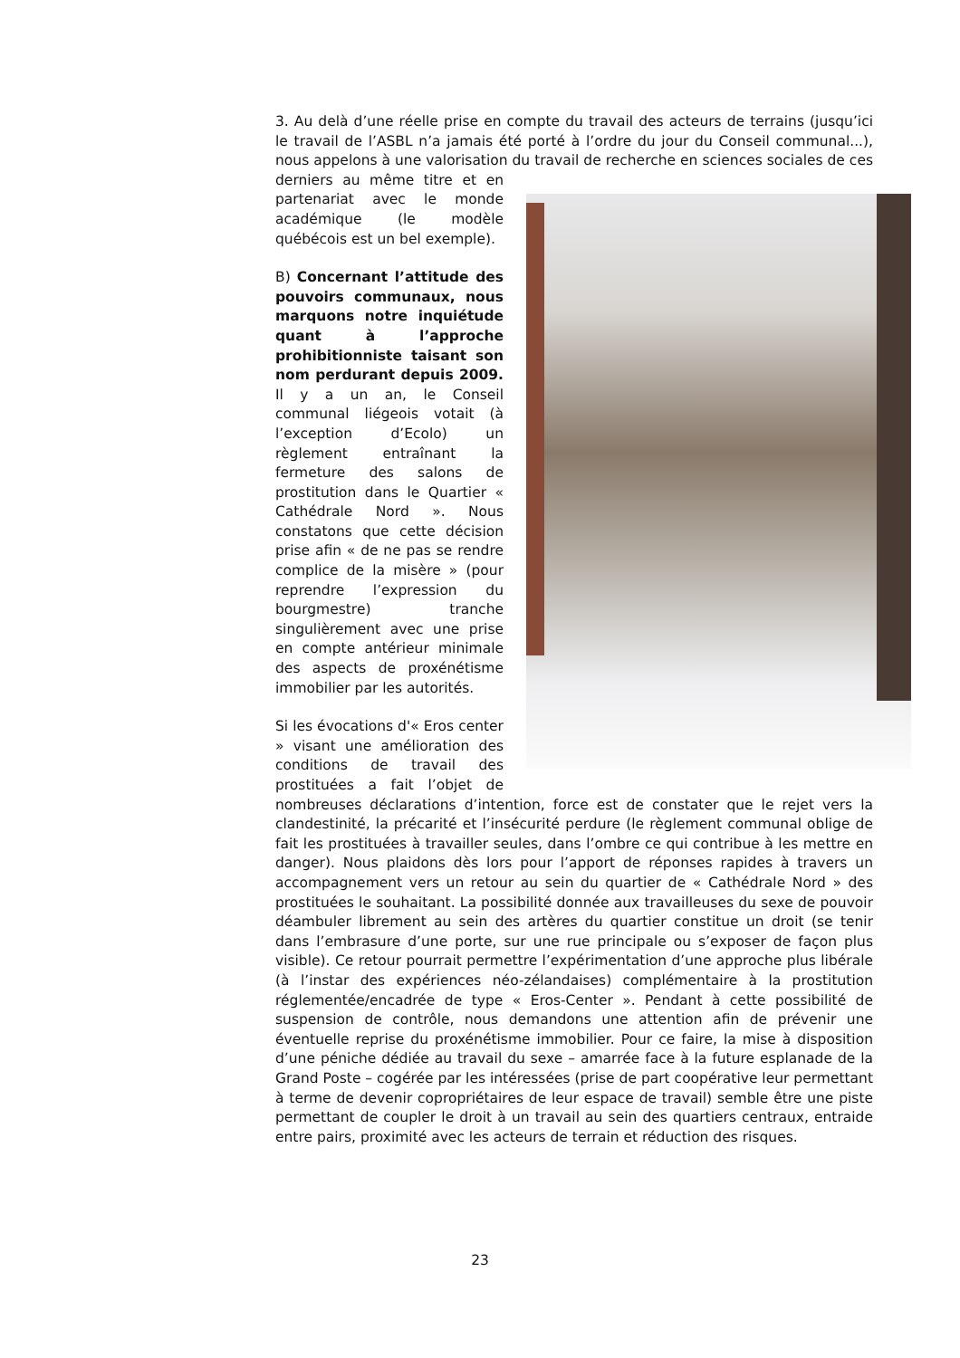3. Au delà d’une réelle prise en compte du travail des acteurs de terrains (jusqu’ici le travail de l’ASBL n’a jamais été porté à l’ordre du jour du Conseil communal...), nous appelons à une valorisation du travail de recherche en sciences sociales de ces derniers au même titre et en partenariat avec le monde académique (le modèle québécois est un bel exemple).
B) Concernant l’attitude des pouvoirs communaux, nous marquons notre inquiétude quant à l’approche prohibitionniste taisant son nom perdurant depuis 2009. Il y a un an, le Conseil communal liégeois votait (à l’exception d’Ecolo) un règlement entraînant la fermeture des salons de prostitution dans le Quartier « Cathédrale Nord ». Nous constatons que cette décision prise afin « de ne pas se rendre complice de la misère » (pour reprendre l’expression du bourgmestre) tranche singulièrement avec une prise en compte antérieur minimale des aspects de proxénétisme immobilier par les autorités.
Si les évocations d'« Eros center » visant une amélioration des conditions de travail des prostituées a fait l’objet de nombreuses déclarations d’intention, force est de constater que le rejet vers la clandestinité, la précarité et l’insécurité perdure (le règlement communal oblige de fait les prostituées à travailler seules, dans l’ombre ce qui contribue à les mettre en danger). Nous plaidons dès lors pour l’apport de réponses rapides à travers un accompagnement vers un retour au sein du quartier de « Cathédrale Nord » des prostituées le souhaitant. La possibilité donnée aux travailleuses du sexe de pouvoir déambuler librement au sein des artères du quartier constitue un droit (se tenir dans l’embrasure d’une porte, sur une rue principale ou s’exposer de façon plus visible). Ce retour pourrait permettre l’expérimentation d’une approche plus libérale (à l’instar des expériences néo-zélandaises) complémentaire à la prostitution réglementée/encadrée de type « Eros-Center ». Pendant à cette possibilité de suspension de contrôle, nous demandons une attention afin de prévenir une éventuelle reprise du proxénétisme immobilier. Pour ce faire, la mise à disposition d’une péniche dédiée au travail du sexe – amarrée face à la future esplanade de la Grand Poste – cogérée par les intéressées (prise de part coopérative leur permettant à terme de devenir copropriétaires de leur espace de travail) semble être une piste permettant de coupler le droit à un travail au sein des quartiers centraux, entraide entre pairs, proximité avec les acteurs de terrain et réduction des risques.
23